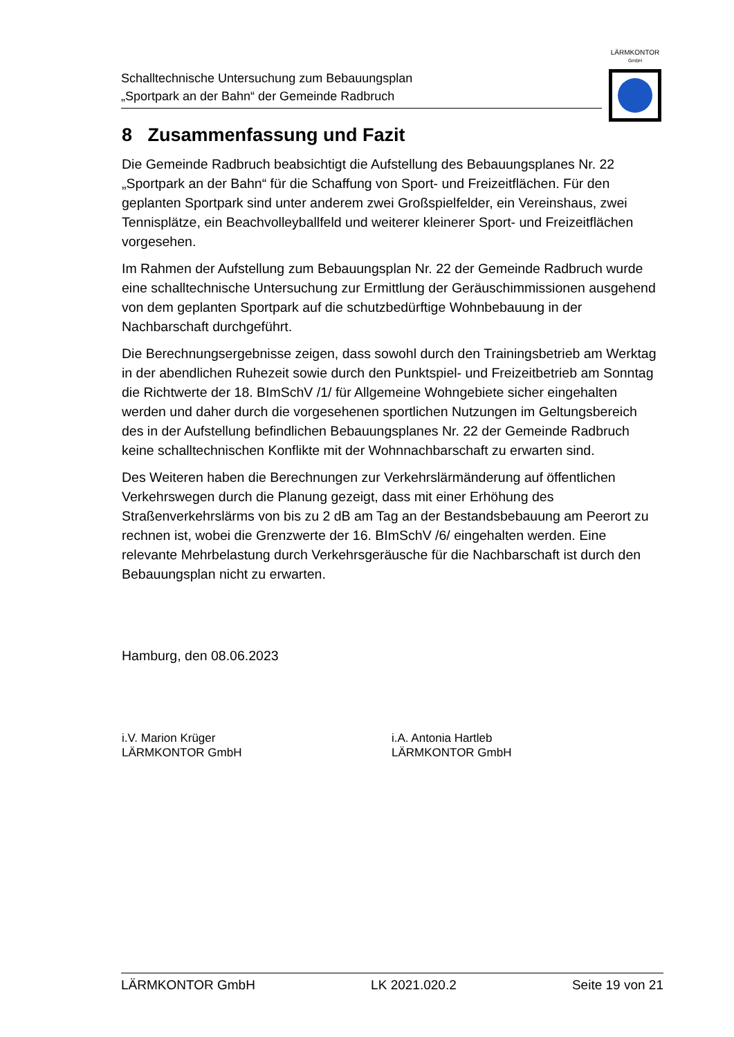Schalltechnische Untersuchung zum Bebauungsplan
„Sportpark an der Bahn“ der Gemeinde Radbruch
LÄRMKONTOR
GmbH
8 Zusammenfassung und Fazit
Die Gemeinde Radbruch beabsichtigt die Aufstellung des Bebauungsplanes Nr. 22 „Sportpark an der Bahn“ für die Schaffung von Sport- und Freizeitflächen. Für den geplanten Sportpark sind unter anderem zwei Großspielfelder, ein Vereinshaus, zwei Tennisplätze, ein Beachvolleyballfeld und weiterer kleinerer Sport- und Freizeitflächen vorgesehen.
Im Rahmen der Aufstellung zum Bebauungsplan Nr. 22 der Gemeinde Radbruch wurde eine schalltechnische Untersuchung zur Ermittlung der Geräuschimmissionen ausgehend von dem geplanten Sportpark auf die schutzbedürftige Wohnbebauung in der Nachbarschaft durchgeführt.
Die Berechnungsergebnisse zeigen, dass sowohl durch den Trainingsbetrieb am Werktag in der abendlichen Ruhezeit sowie durch den Punktspiel- und Freizeitbetrieb am Sonntag die Richtwerte der 18. BImSchV /1/ für Allgemeine Wohngebiete sicher eingehalten werden und daher durch die vorgesehenen sportlichen Nutzungen im Geltungsbereich des in der Aufstellung befindlichen Bebauungsplanes Nr. 22 der Gemeinde Radbruch keine schalltechnischen Konflikte mit der Wohnnachbarschaft zu erwarten sind.
Des Weiteren haben die Berechnungen zur Verkehrslärmänderung auf öffentlichen Verkehrswegen durch die Planung gezeigt, dass mit einer Erhöhung des Straßenverkehrslärms von bis zu 2 dB am Tag an der Bestandsbebauung am Peerort zu rechnen ist, wobei die Grenzwerte der 16. BImSchV /6/ eingehalten werden. Eine relevante Mehrbelastung durch Verkehrsgeräusche für die Nachbarschaft ist durch den Bebauungsplan nicht zu erwarten.
Hamburg, den 08.06.2023
i.V. Marion Krüger
LÄRMKONTOR GmbH
i.A. Antonia Hartleb
LÄRMKONTOR GmbH
LÄRMKONTOR GmbH LK 2021.020.2 Seite 19 von 21